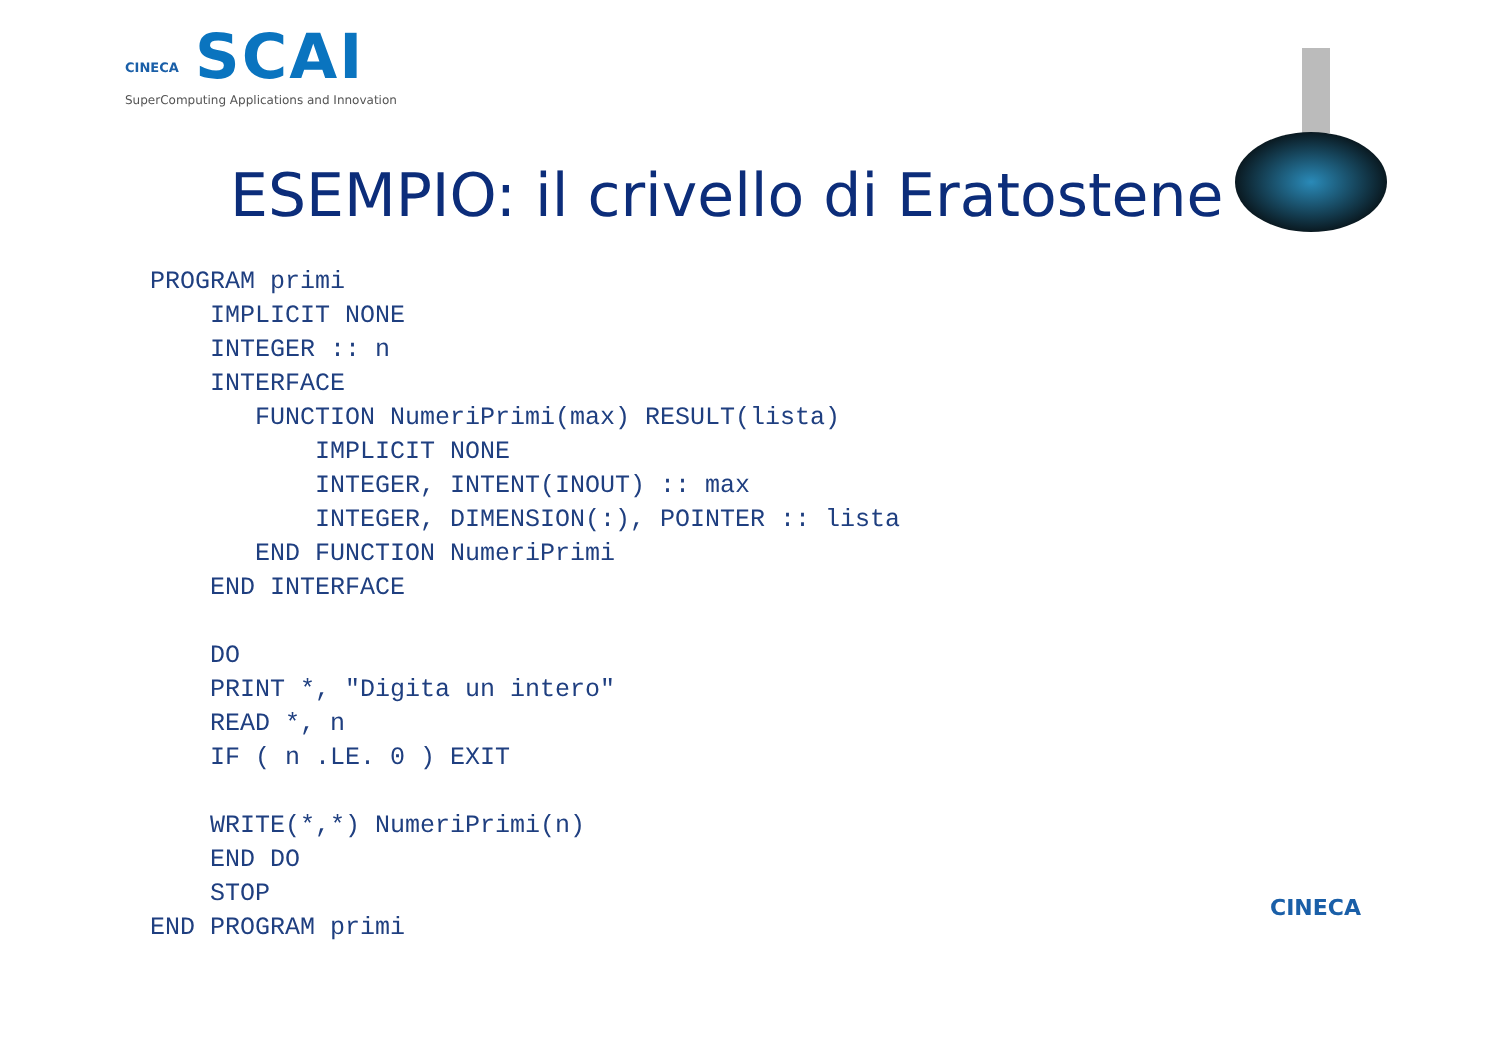CINECA
SCAI
SuperComputing Applications and Innovation
ESEMPIO: il crivello di Eratostene
PROGRAM primi
    IMPLICIT NONE
    INTEGER :: n
    INTERFACE
       FUNCTION NumeriPrimi(max) RESULT(lista)
           IMPLICIT NONE
           INTEGER, INTENT(INOUT) :: max
           INTEGER, DIMENSION(:), POINTER :: lista
       END FUNCTION NumeriPrimi
    END INTERFACE

    DO
    PRINT *, "Digita un intero"
    READ *, n
    IF ( n .LE. 0 ) EXIT

    WRITE(*,*) NumeriPrimi(n)
    END DO
    STOP
END PROGRAM primi
CINECA